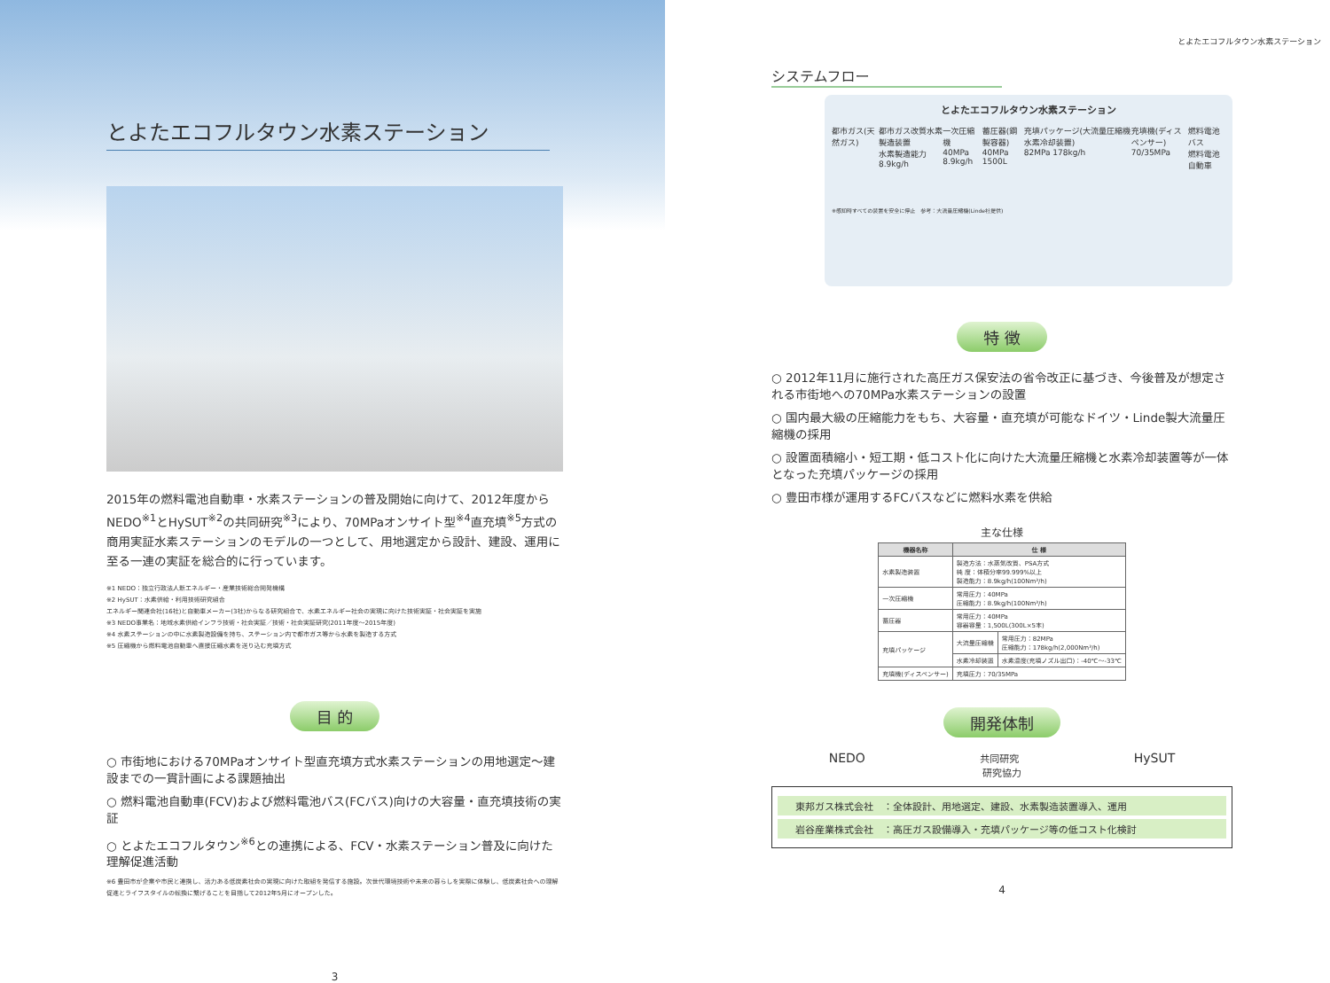とよたエコフルタウン水素ステーション
2015年の燃料電池自動車・水素ステーションの普及開始に向けて、2012年度からNEDO<sup>※1</sup>とHySUT<sup>※2</sup>の共同研究<sup>※3</sup>により、70MPaオンサイト型<sup>※4</sup>直充填<sup>※5</sup>方式の商用実証水素ステーションのモデルの一つとして、用地選定から設計、建設、運用に至る一連の実証を総合的に行っています。
※1 NEDO：独立行政法人新エネルギー・産業技術総合開発機構
※2 HySUT：水素供給・利用技術研究組合
エネルギー関連会社(16社)と自動車メーカー(3社)からなる研究組合で、水素エネルギー社会の実現に向けた技術実証・社会実証を実施
※3 NEDO事業名：地域水素供給インフラ技術・社会実証／技術・社会実証研究(2011年度～2015年度)
※4 水素ステーションの中に水素製造設備を持ち、ステーション内で都市ガス等から水素を製造する方式
※5 圧縮機から燃料電池自動車へ直接圧縮水素を送り込む充填方式
目 的
○ 市街地における70MPaオンサイト型直充填方式水素ステーションの用地選定～建設までの一貫計画による課題抽出
○ 燃料電池自動車(FCV)および燃料電池バス(FCバス)向けの大容量・直充填技術の実証
○ とよたエコフルタウン<sup>※6</sup>との連携による、FCV・水素ステーション普及に向けた理解促進活動
※6 豊田市が企業や市民と連携し、活力ある低炭素社会の実現に向けた取組を発信する施設。次世代環境技術や未来の暮らしを実際に体験し、低炭素社会への理解促進とライフスタイルの転換に繋げることを目指して2012年5月にオープンした。
3
とよたエコフルタウン水素ステーション
システムフロー
とよたエコフルタウン水素ステーション
都市ガス(天然ガス) 都市ガス改質水素製造装置
水素製造能力 8.9kg/h 一次圧縮機
40MPa 8.9kg/h 蓄圧器(鋼製容器)
40MPa 1500L 充填パッケージ(大流量圧縮機 水素冷却装置)
82MPa 178kg/h 充填機(ディスペンサー)
70/35MPa 燃料電池バス
燃料電池自動車
※感知時すべての装置を安全に停止　参考：大流量圧縮機(Linde社提供)
特 徴
○ 2012年11月に施行された高圧ガス保安法の省令改正に基づき、今後普及が想定される市街地への70MPa水素ステーションの設置
○ 国内最大級の圧縮能力をもち、大容量・直充填が可能なドイツ・Linde製大流量圧縮機の採用
○ 設置面積縮小・短工期・低コスト化に向けた大流量圧縮機と水素冷却装置等が一体となった充填パッケージの採用
○ 豊田市様が運用するFCバスなどに燃料水素を供給
主な仕様
| 機器名称 | 仕 様 | |
| --- | --- | --- |
| 水素製造装置 | 製造方法：水蒸気改質、PSA方式 純 度：体積分率99.999%以上 製造能力：8.9kg/h(100Nm³/h) | |
| 一次圧縮機 | 常用圧力：40MPa 圧縮能力：8.9kg/h(100Nm³/h) | |
| 蓄圧器 | 常用圧力：40MPa 容器容量：1,500L(300L×5本) | |
| 充填パッケージ | 大流量圧縮機 | 常用圧力：82MPa 圧縮能力：178kg/h(2,000Nm³/h) |
| | 水素冷却装置 | 水素温度(充填ノズル出口)：-40℃～-33℃ |
| 充填機(ディスペンサー) | 充填圧力：70/35MPa | |
開発体制
NEDO 共同研究 HySUT
研究協力
東邦ガス株式会社　：全体設計、用地選定、建設、水素製造装置導入、運用
岩谷産業株式会社　：高圧ガス設備導入・充填パッケージ等の低コスト化検討
4